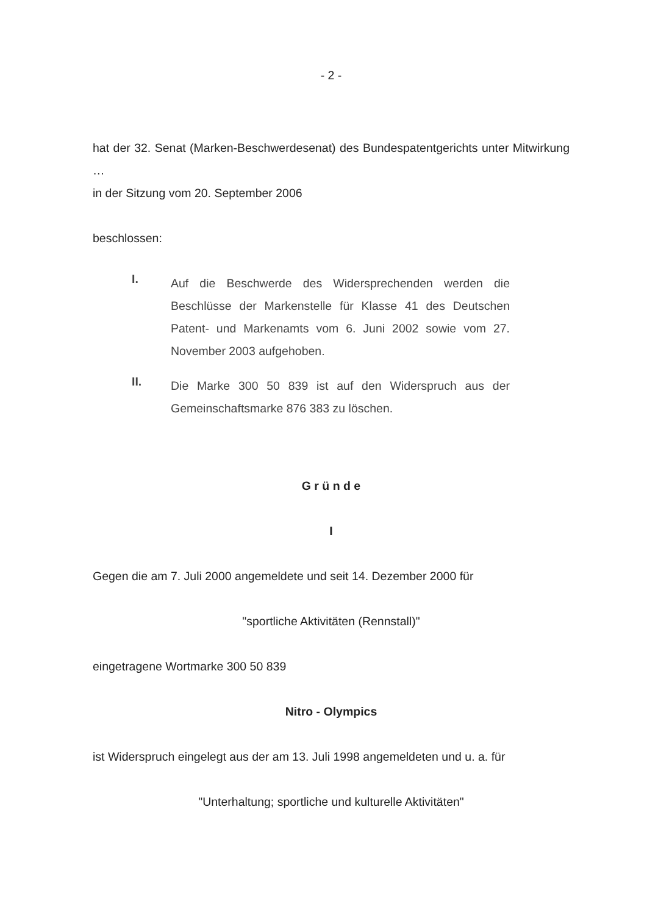- 2 -
hat der 32. Senat (Marken-Beschwerdesenat) des Bundespatentgerichts unter Mitwirkung …
in der Sitzung vom 20. September 2006
beschlossen:
I.
Auf die Beschwerde des Widersprechenden werden die Beschlüsse der Markenstelle für Klasse 41 des Deutschen Patent- und Markenamts vom 6. Juni 2002 sowie vom 27. November 2003 aufgehoben.
II.
Die Marke 300 50 839 ist auf den Widerspruch aus der Gemeinschaftsmarke 876 383 zu löschen.
G r ü n d e
I
Gegen die am 7. Juli 2000 angemeldete und seit 14. Dezember 2000 für
"sportliche Aktivitäten (Rennstall)"
eingetragene Wortmarke 300 50 839
Nitro - Olympics
ist Widerspruch eingelegt aus der am 13. Juli 1998 angemeldeten und u. a. für
"Unterhaltung; sportliche und kulturelle Aktivitäten"